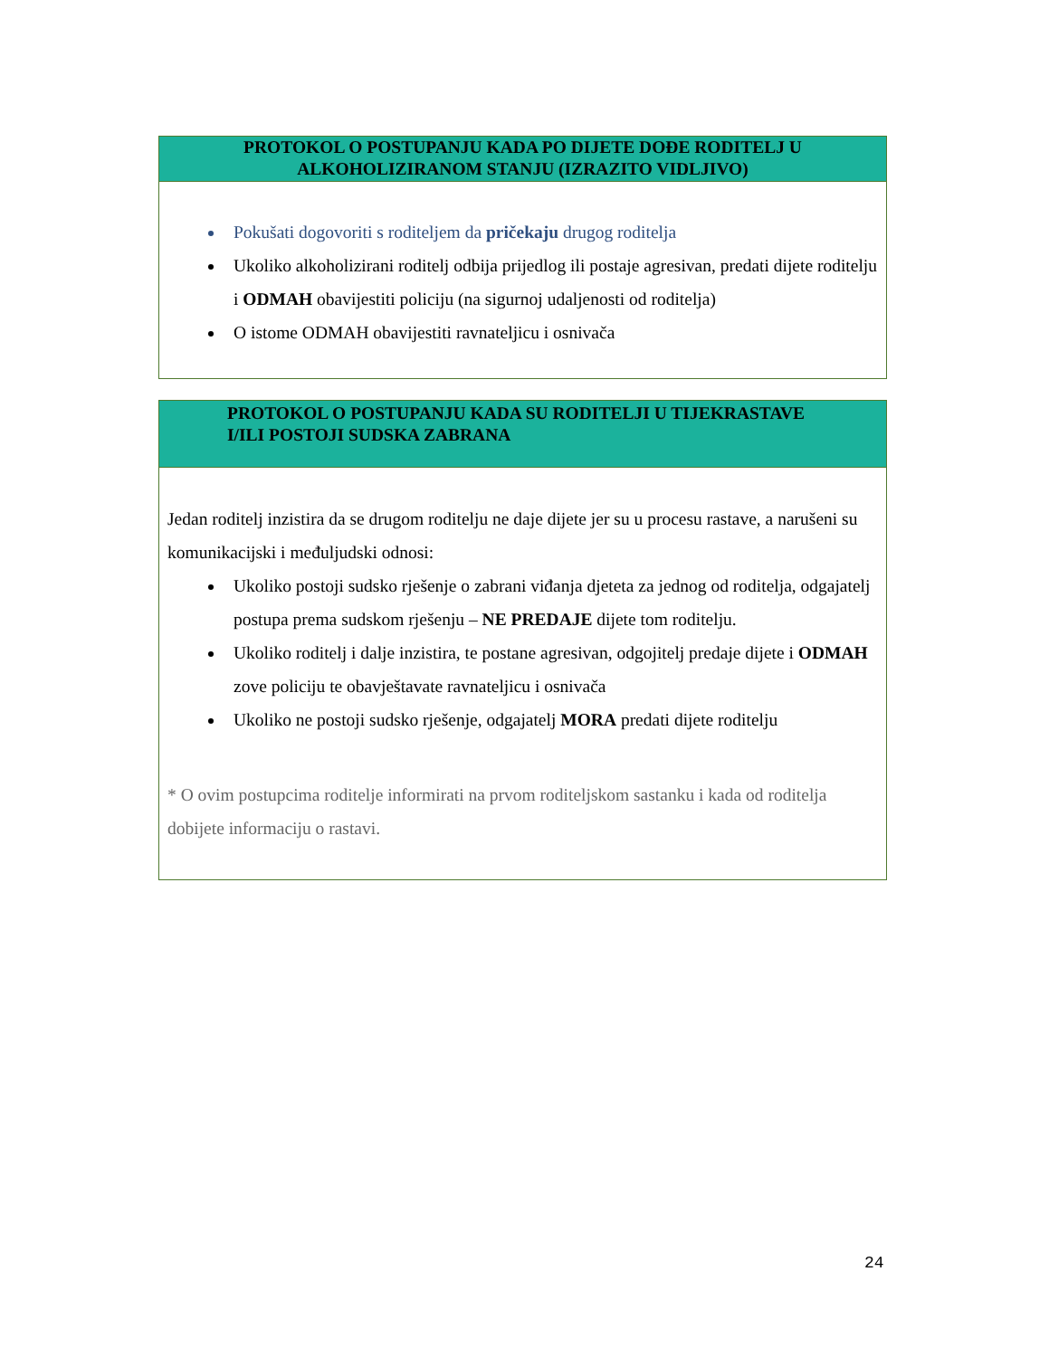PROTOKOL O POSTUPANJU KADA PO DIJETE DOĐE RODITELJ U
ALKOHOLIZIRANOM STANJU (IZRAZITO VIDLJIVO)
Pokušati dogovoriti s roditeljem da pričekaju drugog roditelja
Ukoliko alkoholizirani roditelj odbija prijedlog ili postaje agresivan, predati dijete roditelju i ODMAH obavijestiti policiju (na sigurnoj udaljenosti od roditelja)
O istome ODMAH obavijestiti ravnateljicu i osnivača
PROTOKOL O POSTUPANJU KADA SU RODITELJI U TIJEKRASTAVE
I/ILI POSTOJI SUDSKA ZABRANA
Jedan roditelj inzistira da se drugom roditelju ne daje dijete jer su u procesu rastave, a narušeni su komunikacijski i međuljudski odnosi:
Ukoliko postoji sudsko rješenje o zabrani viđanja djeteta za jednog od roditelja, odgajatelj postupa prema sudskom rješenju – NE PREDAJE dijete tom roditelju.
Ukoliko roditelj i dalje inzistira, te postane agresivan, odgojitelj predaje dijete i ODMAH zove policiju te obavještavate ravnateljicu i osnivača
Ukoliko ne postoji sudsko rješenje, odgajatelj MORA predati dijete roditelju
* O ovim postupcima roditelje informirati na prvom roditeljskom sastanku i kada od roditelja dobijete informaciju o rastavi.
24